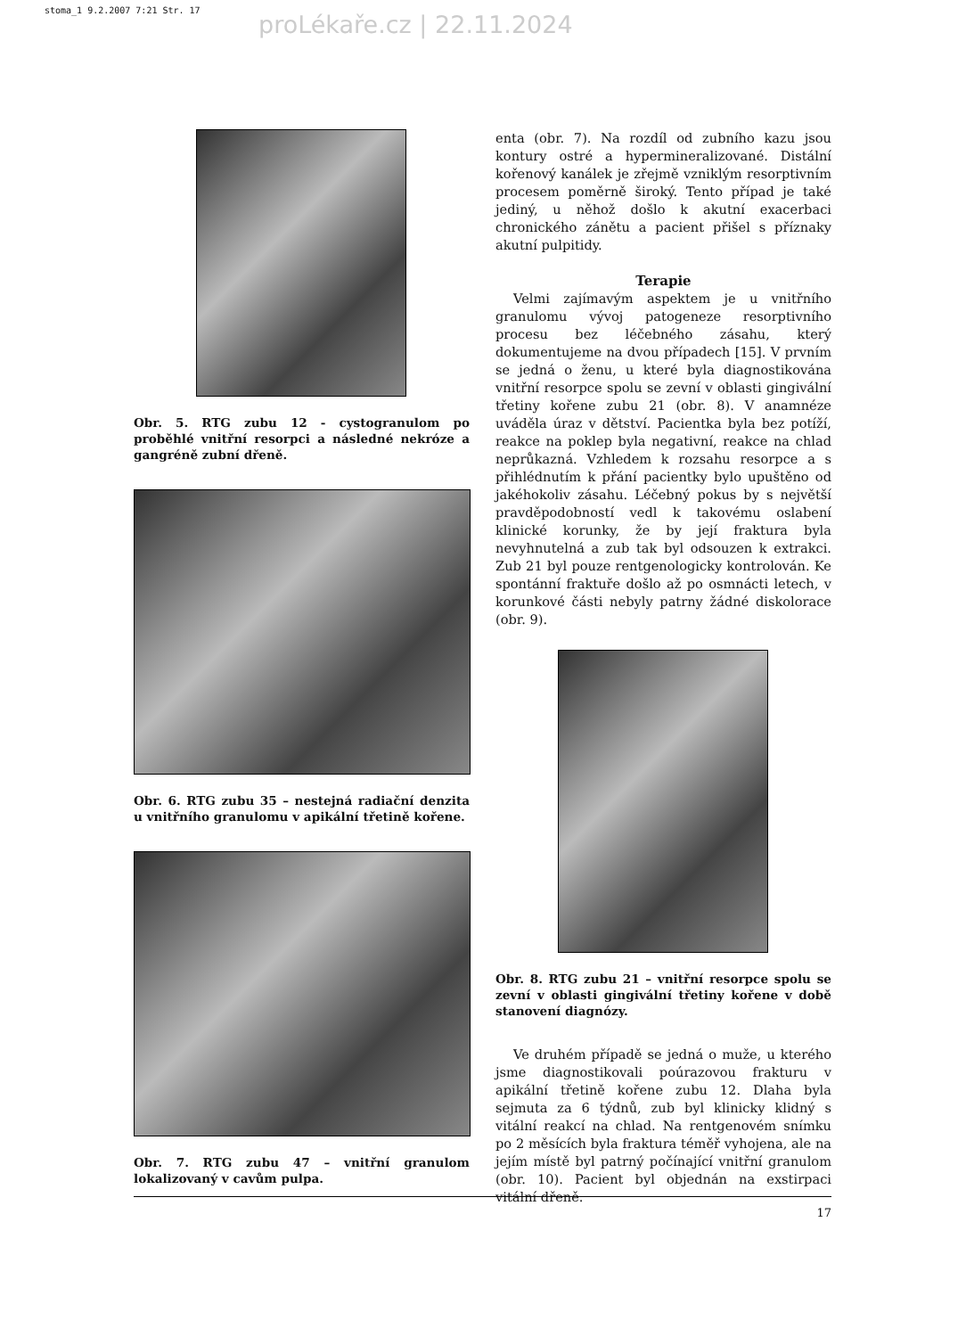stoma_1 9.2.2007 7:21 Str. 17
proLékaře.cz | 22.11.2024
Obr. 5. RTG zubu 12 - cystogranulom po proběhlé vnitřní resorpci a následné nekróze a gangréně zubní dřeně.
Obr. 6. RTG zubu 35 – nestejná radiační denzita u vnitřního granulomu v apikální třetině kořene.
Obr. 7. RTG zubu 47 – vnitřní granulom lokalizovaný v cavům pulpa.
enta (obr. 7). Na rozdíl od zubního kazu jsou kontury ostré a hypermineralizované. Distální kořenový kanálek je zřejmě vzniklým resorptivním procesem poměrně široký. Tento případ je také jediný, u něhož došlo k akutní exacerbaci chronického zánětu a pacient přišel s příznaky akutní pulpitidy.
Terapie
Velmi zajímavým aspektem je u vnitřního granulomu vývoj patogeneze resorptivního procesu bez léčebného zásahu, který dokumentujeme na dvou případech [15]. V prvním se jedná o ženu, u které byla diagnostikována vnitřní resorpce spolu se zevní v oblasti gingivální třetiny kořene zubu 21 (obr. 8). V anamnéze uváděla úraz v dětství. Pacientka byla bez potíží, reakce na poklep byla negativní, reakce na chlad neprůkazná. Vzhledem k rozsahu resorpce a s přihlédnutím k přání pacientky bylo upuštěno od jakéhokoliv zásahu. Léčebný pokus by s největší pravděpodobností vedl k takovému oslabení klinické korunky, že by její fraktura byla nevyhnutelná a zub tak byl odsouzen k extrakci. Zub 21 byl pouze rentgenologicky kontrolován. Ke spontánní fraktuře došlo až po osmnácti letech, v korunkové části nebyly patrny žádné diskolorace (obr. 9).
Obr. 8. RTG zubu 21 – vnitřní resorpce spolu se zevní v oblasti gingivální třetiny kořene v době stanovení diagnózy.
Ve druhém případě se jedná o muže, u kterého jsme diagnostikovali poúrazovou frakturu v apikální třetině kořene zubu 12. Dlaha byla sejmuta za 6 týdnů, zub byl klinicky klidný s vitální reakcí na chlad. Na rentgenovém snímku po 2 měsících byla fraktura téměř vyhojena, ale na jejím místě byl patrný počínající vnitřní granulom (obr. 10). Pacient byl objednán na exstirpaci vitální dřeně.
17